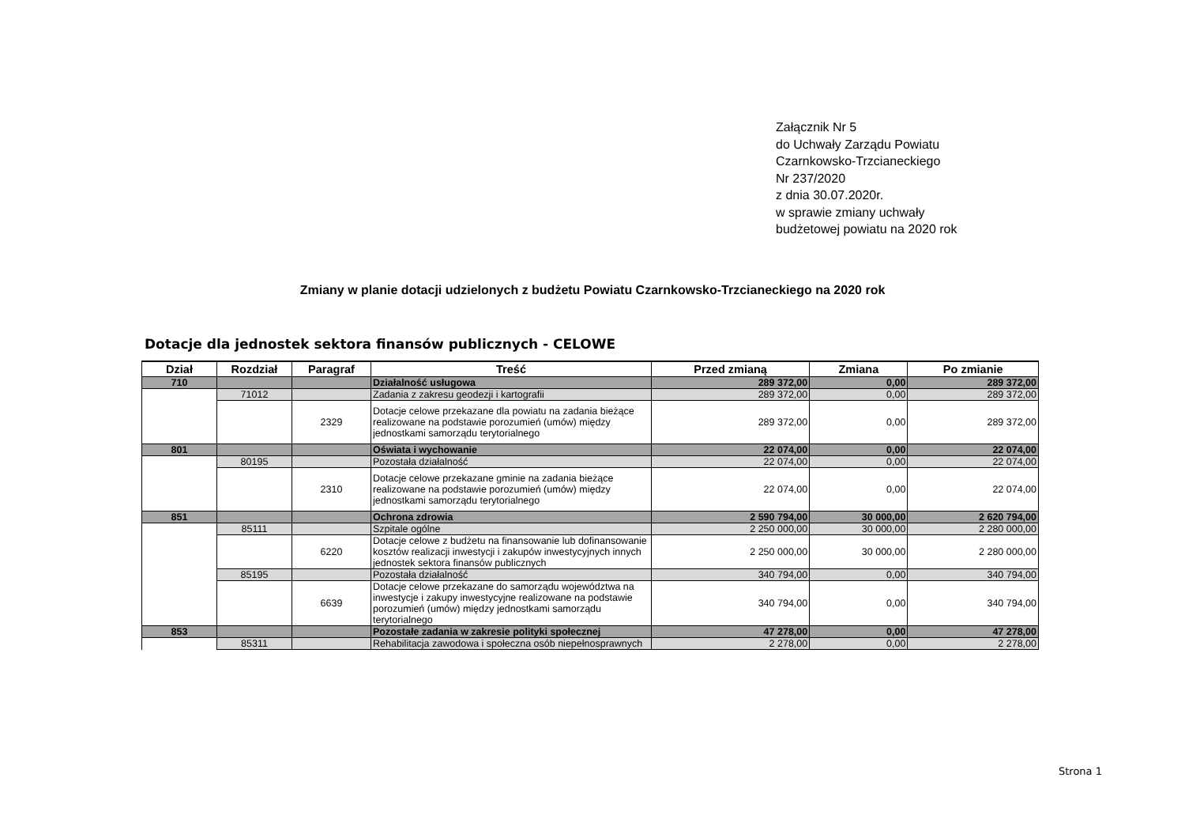Załącznik Nr 5
do Uchwały Zarządu Powiatu
Czarnkowsko-Trzcianeckiego
Nr 237/2020
z dnia 30.07.2020r.
w sprawie zmiany uchwały
budżetowej powiatu na 2020 rok
Zmiany w planie dotacji udzielonych z budżetu Powiatu Czarnkowsko-Trzcianeckiego na 2020 rok
Dotacje dla jednostek sektora finansów publicznych - CELOWE
| Dział | Rozdział | Paragraf | Treść | Przed zmianą | Zmiana | Po zmianie |
| --- | --- | --- | --- | --- | --- | --- |
| 710 | | | Działalność usługowa | 289 372,00 | 0,00 | 289 372,00 |
| | 71012 | | Zadania z zakresu geodezji i kartografii | 289 372,00 | 0,00 | 289 372,00 |
| | | 2329 | Dotacje celowe przekazane dla powiatu na zadania bieżące realizowane na podstawie porozumień (umów) między jednostkami samorządu terytorialnego | 289 372,00 | 0,00 | 289 372,00 |
| 801 | | | Oświata i wychowanie | 22 074,00 | 0,00 | 22 074,00 |
| | 80195 | | Pozostała działalność | 22 074,00 | 0,00 | 22 074,00 |
| | | 2310 | Dotacje celowe przekazane gminie na zadania bieżące realizowane na podstawie porozumień (umów) między jednostkami samorządu terytorialnego | 22 074,00 | 0,00 | 22 074,00 |
| 851 | | | Ochrona zdrowia | 2 590 794,00 | 30 000,00 | 2 620 794,00 |
| | 85111 | | Szpitale ogólne | 2 250 000,00 | 30 000,00 | 2 280 000,00 |
| | | 6220 | Dotacje celowe z budżetu na finansowanie lub dofinansowanie kosztów realizacji inwestycji i zakupów inwestycyjnych innych jednostek sektora finansów publicznych | 2 250 000,00 | 30 000,00 | 2 280 000,00 |
| | 85195 | | Pozostała działalność | 340 794,00 | 0,00 | 340 794,00 |
| | | 6639 | Dotacje celowe przekazane do samorządu województwa na inwestycje i zakupy inwestycyjne realizowane na podstawie porozumień (umów) między jednostkami samorządu terytorialnego | 340 794,00 | 0,00 | 340 794,00 |
| 853 | | | Pozostałe zadania w zakresie polityki społecznej | 47 278,00 | 0,00 | 47 278,00 |
| | 85311 | | Rehabilitacja zawodowa i społeczna osób niepełnosprawnych | 2 278,00 | 0,00 | 2 278,00 |
Strona 1